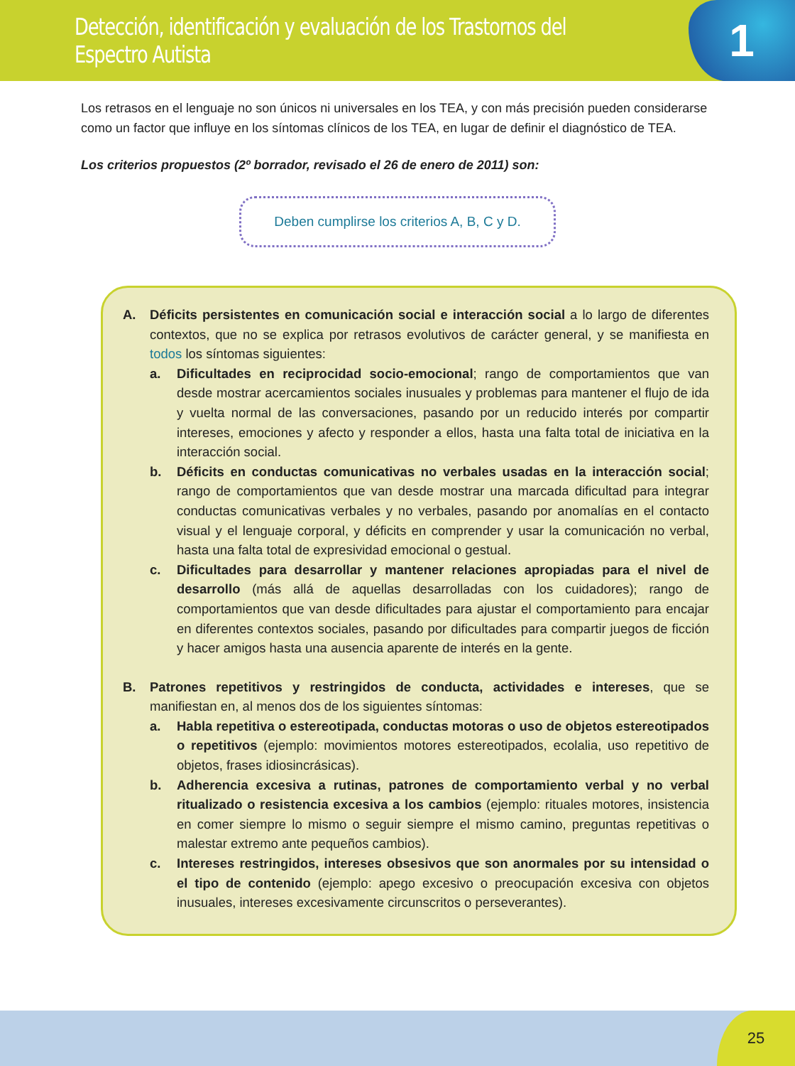Detección, identificación y evaluación de los Trastornos del Espectro Autista
1
Los retrasos en el lenguaje no son únicos ni universales en los TEA, y con más precisión pueden considerarse como un factor que influye en los síntomas clínicos de los TEA, en lugar de definir el diagnóstico de TEA.
Los criterios propuestos (2º borrador, revisado el 26 de enero de 2011) son:
Deben cumplirse los criterios A, B, C y D.
A. Déficits persistentes en comunicación social e interacción social a lo largo de diferentes contextos, que no se explica por retrasos evolutivos de carácter general, y se manifiesta en todos los síntomas siguientes:
a. Dificultades en reciprocidad socio-emocional; rango de comportamientos que van desde mostrar acercamientos sociales inusuales y problemas para mantener el flujo de ida y vuelta normal de las conversaciones, pasando por un reducido interés por compartir intereses, emociones y afecto y responder a ellos, hasta una falta total de iniciativa en la interacción social.
b. Déficits en conductas comunicativas no verbales usadas en la interacción social; rango de comportamientos que van desde mostrar una marcada dificultad para integrar conductas comunicativas verbales y no verbales, pasando por anomalías en el contacto visual y el lenguaje corporal, y déficits en comprender y usar la comunicación no verbal, hasta una falta total de expresividad emocional o gestual.
c. Dificultades para desarrollar y mantener relaciones apropiadas para el nivel de desarrollo (más allá de aquellas desarrolladas con los cuidadores); rango de comportamientos que van desde dificultades para ajustar el comportamiento para encajar en diferentes contextos sociales, pasando por dificultades para compartir juegos de ficción y hacer amigos hasta una ausencia aparente de interés en la gente.
B. Patrones repetitivos y restringidos de conducta, actividades e intereses, que se manifiestan en, al menos dos de los siguientes síntomas:
a. Habla repetitiva o estereotipada, conductas motoras o uso de objetos estereotipados o repetitivos (ejemplo: movimientos motores estereotipados, ecolalia, uso repetitivo de objetos, frases idiosincrásicas).
b. Adherencia excesiva a rutinas, patrones de comportamiento verbal y no verbal ritualizado o resistencia excesiva a los cambios (ejemplo: rituales motores, insistencia en comer siempre lo mismo o seguir siempre el mismo camino, preguntas repetitivas o malestar extremo ante pequeños cambios).
c. Intereses restringidos, intereses obsesivos que son anormales por su intensidad o el tipo de contenido (ejemplo: apego excesivo o preocupación excesiva con objetos inusuales, intereses excesivamente circunscritos o perseverantes).
25